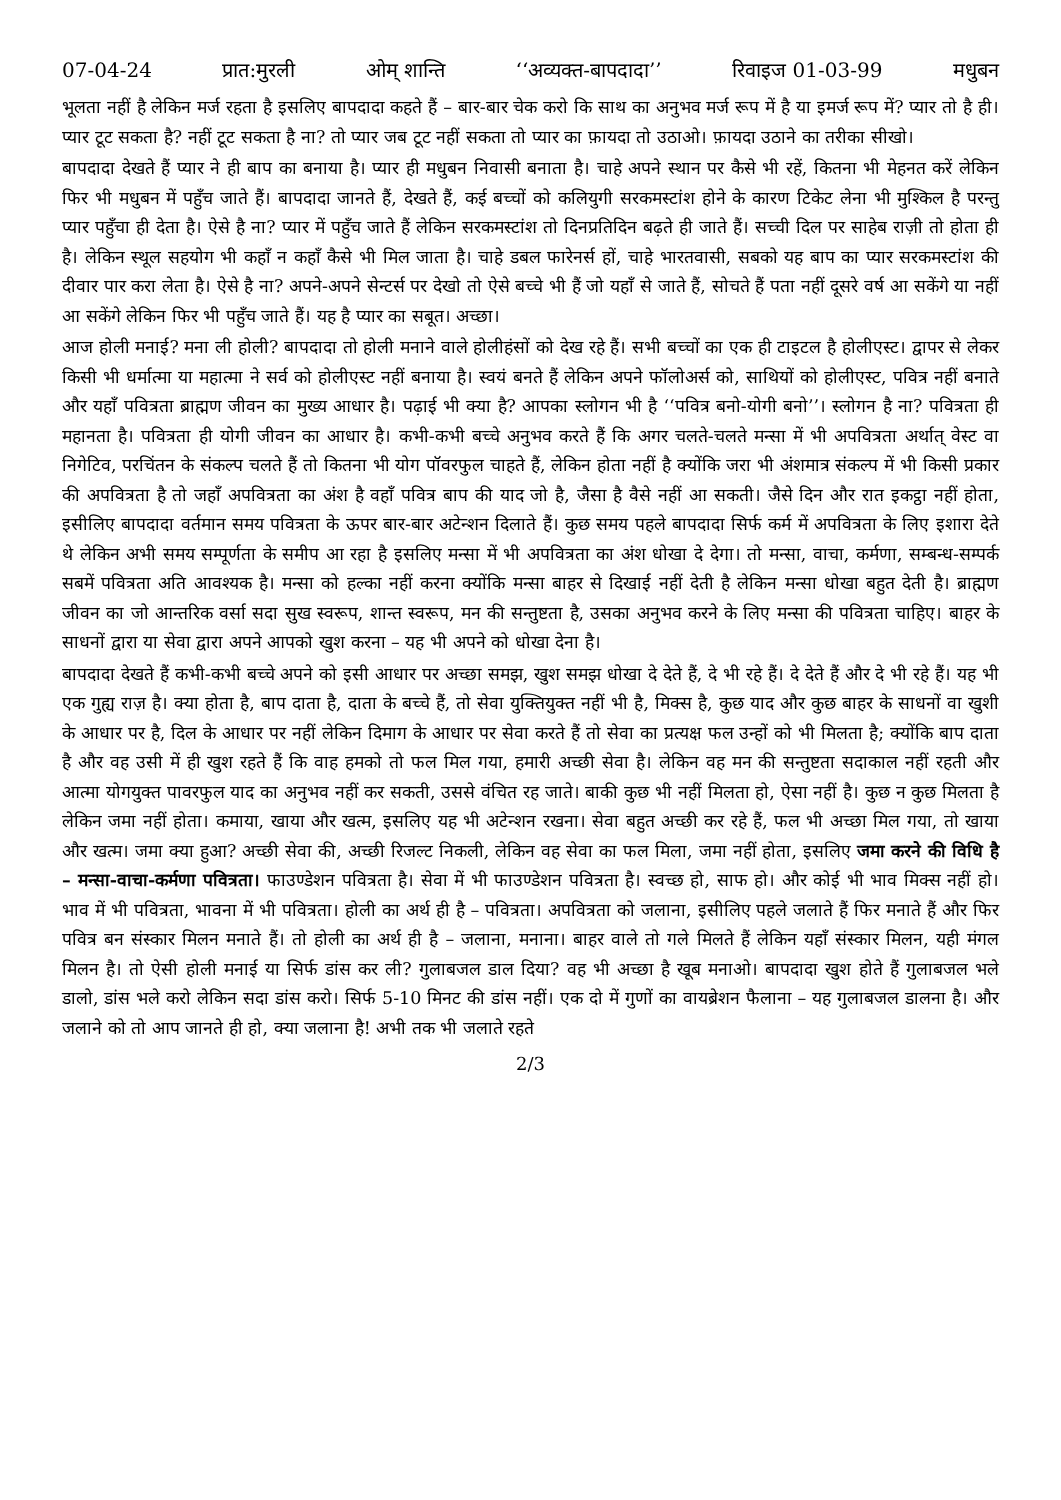07-04-24 प्रात:मुरली ओम् शान्ति ‘‘अव्यक्त-बापदादा’’ रिवाइज 01-03-99 मधुबन
भूलता नहीं है लेकिन मर्ज रहता है इसलिए बापदादा कहते हैं – बार-बार चेक करो कि साथ का अनुभव मर्ज रूप में है या इमर्ज रूप में? प्यार तो है ही। प्यार टूट सकता है? नहीं टूट सकता है ना? तो प्यार जब टूट नहीं सकता तो प्यार का फ़ायदा तो उठाओ। फ़ायदा उठाने का तरीका सीखो।
बापदादा देखते हैं प्यार ने ही बाप का बनाया है। प्यार ही मधुबन निवासी बनाता है। चाहे अपने स्थान पर कैसे भी रहें, कितना भी मेहनत करें लेकिन फिर भी मधुबन में पहुँच जाते हैं। बापदादा जानते हैं, देखते हैं, कई बच्चों को कलियुगी सरकमस्टांश होने के कारण टिकेट लेना भी मुश्किल है परन्तु प्यार पहुँचा ही देता है। ऐसे है ना? प्यार में पहुँच जाते हैं लेकिन सरकमस्टांश तो दिनप्रतिदिन बढ़ते ही जाते हैं। सच्ची दिल पर साहेब राज़ी तो होता ही है। लेकिन स्थूल सहयोग भी कहाँ न कहाँ कैसे भी मिल जाता है। चाहे डबल फारेनर्स हों, चाहे भारतवासी, सबको यह बाप का प्यार सरकमस्टांश की दीवार पार करा लेता है। ऐसे है ना? अपने-अपने सेन्टर्स पर देखो तो ऐसे बच्चे भी हैं जो यहाँ से जाते हैं, सोचते हैं पता नहीं दूसरे वर्ष आ सकेंगे या नहीं आ सकेंगे लेकिन फिर भी पहुँच जाते हैं। यह है प्यार का सबूत। अच्छा।
आज होली मनाई? मना ली होली? बापदादा तो होली मनाने वाले होलीहंसों को देख रहे हैं। सभी बच्चों का एक ही टाइटल है होलीएस्ट। द्वापर से लेकर किसी भी धर्मात्मा या महात्मा ने सर्व को होलीएस्ट नहीं बनाया है। स्वयं बनते हैं लेकिन अपने फॉलोअर्स को, साथियों को होलीएस्ट, पवित्र नहीं बनाते और यहाँ पवित्रता ब्राह्मण जीवन का मुख्य आधार है। पढ़ाई भी क्या है? आपका स्लोगन भी है ‘‘पवित्र बनो-योगी बनो’’। स्लोगन है ना? पवित्रता ही महानता है। पवित्रता ही योगी जीवन का आधार है। कभी-कभी बच्चे अनुभव करते हैं कि अगर चलते-चलते मन्सा में भी अपवित्रता अर्थात् वेस्ट वा निगेटिव, परचिंतन के संकल्प चलते हैं तो कितना भी योग पॉवरफुल चाहते हैं, लेकिन होता नहीं है क्योंकि जरा भी अंशमात्र संकल्प में भी किसी प्रकार की अपवित्रता है तो जहाँ अपवित्रता का अंश है वहाँ पवित्र बाप की याद जो है, जैसा है वैसे नहीं आ सकती। जैसे दिन और रात इकट्ठा नहीं होता, इसीलिए बापदादा वर्तमान समय पवित्रता के ऊपर बार-बार अटेन्शन दिलाते हैं। कुछ समय पहले बापदादा सिर्फ कर्म में अपवित्रता के लिए इशारा देते थे लेकिन अभी समय सम्पूर्णता के समीप आ रहा है इसलिए मन्सा में भी अपवित्रता का अंश धोखा दे देगा। तो मन्सा, वाचा, कर्मणा, सम्बन्ध-सम्पर्क सबमें पवित्रता अति आवश्यक है। मन्सा को हल्का नहीं करना क्योंकि मन्सा बाहर से दिखाई नहीं देती है लेकिन मन्सा धोखा बहुत देती है। ब्राह्मण जीवन का जो आन्तरिक वर्सा सदा सुख स्वरूप, शान्त स्वरूप, मन की सन्तुष्टता है, उसका अनुभव करने के लिए मन्सा की पवित्रता चाहिए। बाहर के साधनों द्वारा या सेवा द्वारा अपने आपको खुश करना – यह भी अपने को धोखा देना है।
बापदादा देखते हैं कभी-कभी बच्चे अपने को इसी आधार पर अच्छा समझ, खुश समझ धोखा दे देते हैं, दे भी रहे हैं। दे देते हैं और दे भी रहे हैं। यह भी एक गुह्य राज़ है। क्या होता है, बाप दाता है, दाता के बच्चे हैं, तो सेवा युक्तियुक्त नहीं भी है, मिक्स है, कुछ याद और कुछ बाहर के साधनों वा खुशी के आधार पर है, दिल के आधार पर नहीं लेकिन दिमाग के आधार पर सेवा करते हैं तो सेवा का प्रत्यक्ष फल उन्हों को भी मिलता है; क्योंकि बाप दाता है और वह उसी में ही खुश रहते हैं कि वाह हमको तो फल मिल गया, हमारी अच्छी सेवा है। लेकिन वह मन की सन्तुष्टता सदाकाल नहीं रहती और आत्मा योगयुक्त पावरफुल याद का अनुभव नहीं कर सकती, उससे वंचित रह जाते। बाकी कुछ भी नहीं मिलता हो, ऐसा नहीं है। कुछ न कुछ मिलता है लेकिन जमा नहीं होता। कमाया, खाया और खत्म, इसलिए यह भी अटेन्शन रखना। सेवा बहुत अच्छी कर रहे हैं, फल भी अच्छा मिल गया, तो खाया और खत्म। जमा क्या हुआ? अच्छी सेवा की, अच्छी रिजल्ट निकली, लेकिन वह सेवा का फल मिला, जमा नहीं होता, इसलिए जमा करने की विधि है – मन्सा-वाचा-कर्मणा पवित्रता। फाउण्डेशन पवित्रता है। सेवा में भी फाउण्डेशन पवित्रता है। स्वच्छ हो, साफ हो। और कोई भी भाव मिक्स नहीं हो। भाव में भी पवित्रता, भावना में भी पवित्रता। होली का अर्थ ही है – पवित्रता। अपवित्रता को जलाना, इसीलिए पहले जलाते हैं फिर मनाते हैं और फिर पवित्र बन संस्कार मिलन मनाते हैं। तो होली का अर्थ ही है – जलाना, मनाना। बाहर वाले तो गले मिलते हैं लेकिन यहाँ संस्कार मिलन, यही मंगल मिलन है। तो ऐसी होली मनाई या सिर्फ डांस कर ली? गुलाबजल डाल दिया? वह भी अच्छा है खूब मनाओ। बापदादा खुश होते हैं गुलाबजल भले डालो, डांस भले करो लेकिन सदा डांस करो। सिर्फ 5-10 मिनट की डांस नहीं। एक दो में गुणों का वायब्रेशन फैलाना – यह गुलाबजल डालना है। और जलाने को तो आप जानते ही हो, क्या जलाना है! अभी तक भी जलाते रहते
2/3